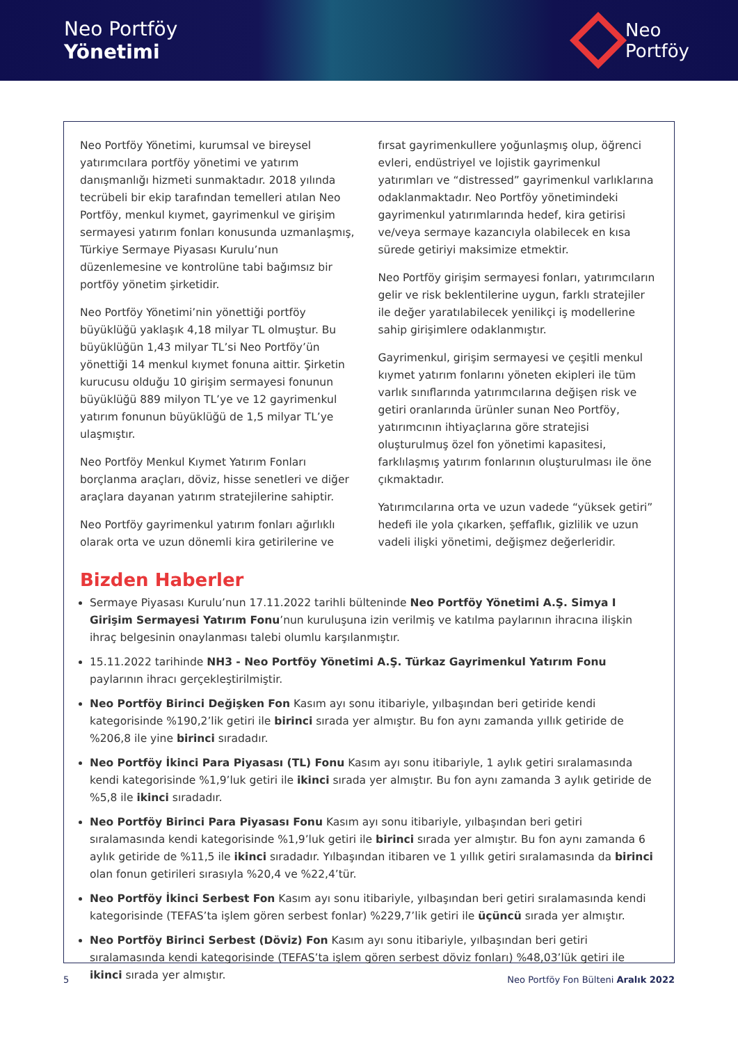Neo Portföy
Yönetimi
Neo
Portföy
Neo Portföy Yönetimi, kurumsal ve bireysel yatırımcılara portföy yönetimi ve yatırım danışmanlığı hizmeti sunmaktadır. 2018 yılında tecrübeli bir ekip tarafından temelleri atılan Neo Portföy, menkul kıymet, gayrimenkul ve girişim sermayesi yatırım fonları konusunda uzmanlaşmış, Türkiye Sermaye Piyasası Kurulu’nun düzenlemesine ve kontrolüne tabi bağımsız bir portföy yönetim şirketidir.
Neo Portföy Yönetimi’nin yönettiği portföy büyüklüğü yaklaşık 4,18 milyar TL olmuştur. Bu büyüklüğün 1,43 milyar TL’si Neo Portföy’ün yönettiği 14 menkul kıymet fonuna aittir. Şirketin kurucusu olduğu 10 girişim sermayesi fonunun büyüklüğü 889 milyon TL’ye ve 12 gayrimenkul yatırım fonunun büyüklüğü de 1,5 milyar TL’ye ulaşmıştır.
Neo Portföy Menkul Kıymet Yatırım Fonları borçlanma araçları, döviz, hisse senetleri ve diğer araçlara dayanan yatırım stratejilerine sahiptir.
Neo Portföy gayrimenkul yatırım fonları ağırlıklı olarak orta ve uzun dönemli kira getirilerine ve fırsat gayrimenkullere yoğunlaşmış olup, öğrenci evleri, endüstriyel ve lojistik gayrimenkul yatırımları ve “distressed” gayrimenkul varlıklarına odaklanmaktadır. Neo Portföy yönetimindeki gayrimenkul yatırımlarında hedef, kira getirisi ve/veya sermaye kazancıyla olabilecek en kısa sürede getiriyi maksimize etmektir.
Neo Portföy girişim sermayesi fonları, yatırımcıların gelir ve risk beklentilerine uygun, farklı stratejiler ile değer yaratılabilecek yenilikçi iş modellerine sahip girişimlere odaklanmıştır.
Gayrimenkul, girişim sermayesi ve çeşitli menkul kıymet yatırım fonlarını yöneten ekipleri ile tüm varlık sınıflarında yatırımcılarına değişen risk ve getiri oranlarında ürünler sunan Neo Portföy, yatırımcının ihtiyaçlarına göre stratejisi oluşturulmuş özel fon yönetimi kapasitesi, farklılaşmış yatırım fonlarının oluşturulması ile öne çıkmaktadır.
Yatırımcılarına orta ve uzun vadede “yüksek getiri” hedefi ile yola çıkarken, şeffaflık, gizlilik ve uzun vadeli ilişki yönetimi, değişmez değerleridir.
Bizden Haberler
Sermaye Piyasası Kurulu’nun 17.11.2022 tarihli bülteninde Neo Portföy Yönetimi A.Ş. Simya I Girişim Sermayesi Yatırım Fonu’nun kuruluşuna izin verilmiş ve katılma paylarının ihracına ilişkin ihraç belgesinin onaylanması talebi olumlu karşılanmıştır.
15.11.2022 tarihinde NH3 - Neo Portföy Yönetimi A.Ş. Türkaz Gayrimenkul Yatırım Fonu paylarının ihracı gerçekleştirilmiştir.
Neo Portföy Birinci Değişken Fon Kasım ayı sonu itibariyle, yılbaşından beri getiride kendi kategorisinde %190,2’lik getiri ile birinci sırada yer almıştır. Bu fon aynı zamanda yıllık getiride de %206,8 ile yine birinci sıradadır.
Neo Portföy İkinci Para Piyasası (TL) Fonu Kasım ayı sonu itibariyle, 1 aylık getiri sıralamasında kendi kategorisinde %1,9’luk getiri ile ikinci sırada yer almıştır. Bu fon aynı zamanda 3 aylık getiride de %5,8 ile ikinci sıradadır.
Neo Portföy Birinci Para Piyasası Fonu Kasım ayı sonu itibariyle, yılbaşından beri getiri sıralamasında kendi kategorisinde %1,9’luk getiri ile birinci sırada yer almıştır. Bu fon aynı zamanda 6 aylık getiride de %11,5 ile ikinci sıradadır. Yılbaşından itibaren ve 1 yıllık getiri sıralamasında da birinci olan fonun getirileri sırasıyla %20,4 ve %22,4’tür.
Neo Portföy İkinci Serbest Fon Kasım ayı sonu itibariyle, yılbaşından beri getiri sıralamasında kendi kategorisinde (TEFAS’ta işlem gören serbest fonlar) %229,7’lik getiri ile üçüncü sırada yer almıştır.
Neo Portföy Birinci Serbest (Döviz) Fon Kasım ayı sonu itibariyle, yılbaşından beri getiri sıralamasında kendi kategorisinde (TEFAS’ta işlem gören serbest döviz fonları) %48,03’lük getiri ile ikinci sırada yer almıştır.
5 Neo Portföy Fon Bülteni Aralık 2022